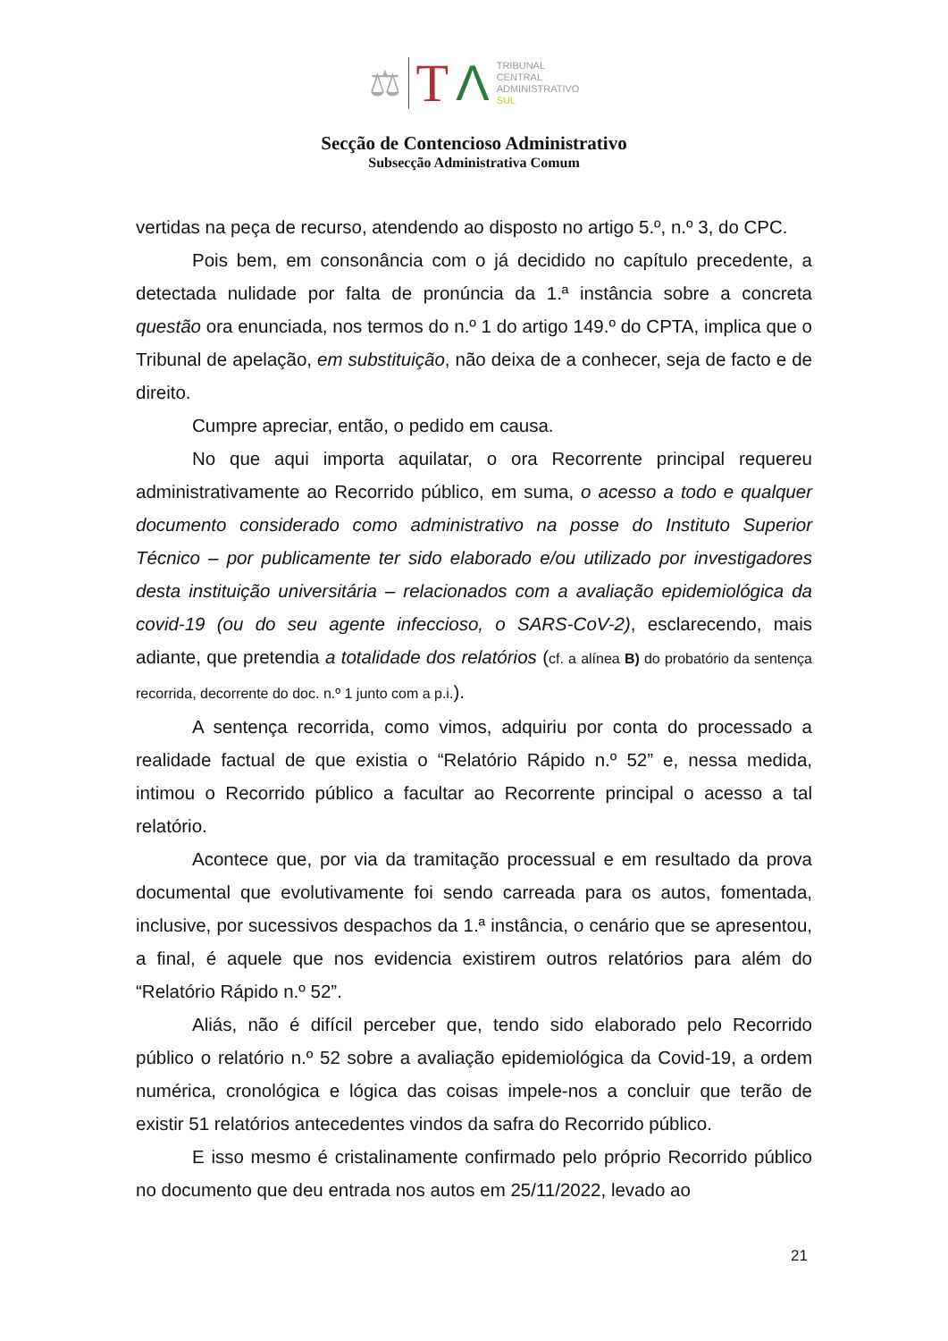⚖ T Λ TRIBUNAL
CENTRAL
ADMINISTRATIVO
SUL
Secção de Contencioso Administrativo
Subsecção Administrativa Comum
vertidas na peça de recurso, atendendo ao disposto no artigo 5.º, n.º 3, do CPC.
Pois bem, em consonância com o já decidido no capítulo precedente, a detectada nulidade por falta de pronúncia da 1.ª instância sobre a concreta questão ora enunciada, nos termos do n.º 1 do artigo 149.º do CPTA, implica que o Tribunal de apelação, em substituição, não deixa de a conhecer, seja de facto e de direito.
Cumpre apreciar, então, o pedido em causa.
No que aqui importa aquilatar, o ora Recorrente principal requereu administrativamente ao Recorrido público, em suma, o acesso a todo e qualquer documento considerado como administrativo na posse do Instituto Superior Técnico – por publicamente ter sido elaborado e/ou utilizado por investigadores desta instituição universitária – relacionados com a avaliação epidemiológica da covid-19 (ou do seu agente infeccioso, o SARS-CoV-2), esclarecendo, mais adiante, que pretendia a totalidade dos relatórios (cf. a alínea B) do probatório da sentença recorrida, decorrente do doc. n.º 1 junto com a p.i.).
A sentença recorrida, como vimos, adquiriu por conta do processado a realidade factual de que existia o “Relatório Rápido n.º 52” e, nessa medida, intimou o Recorrido público a facultar ao Recorrente principal o acesso a tal relatório.
Acontece que, por via da tramitação processual e em resultado da prova documental que evolutivamente foi sendo carreada para os autos, fomentada, inclusive, por sucessivos despachos da 1.ª instância, o cenário que se apresentou, a final, é aquele que nos evidencia existirem outros relatórios para além do “Relatório Rápido n.º 52”.
Aliás, não é difícil perceber que, tendo sido elaborado pelo Recorrido público o relatório n.º 52 sobre a avaliação epidemiológica da Covid-19, a ordem numérica, cronológica e lógica das coisas impele-nos a concluir que terão de existir 51 relatórios antecedentes vindos da safra do Recorrido público.
E isso mesmo é cristalinamente confirmado pelo próprio Recorrido público no documento que deu entrada nos autos em 25/11/2022, levado ao
21